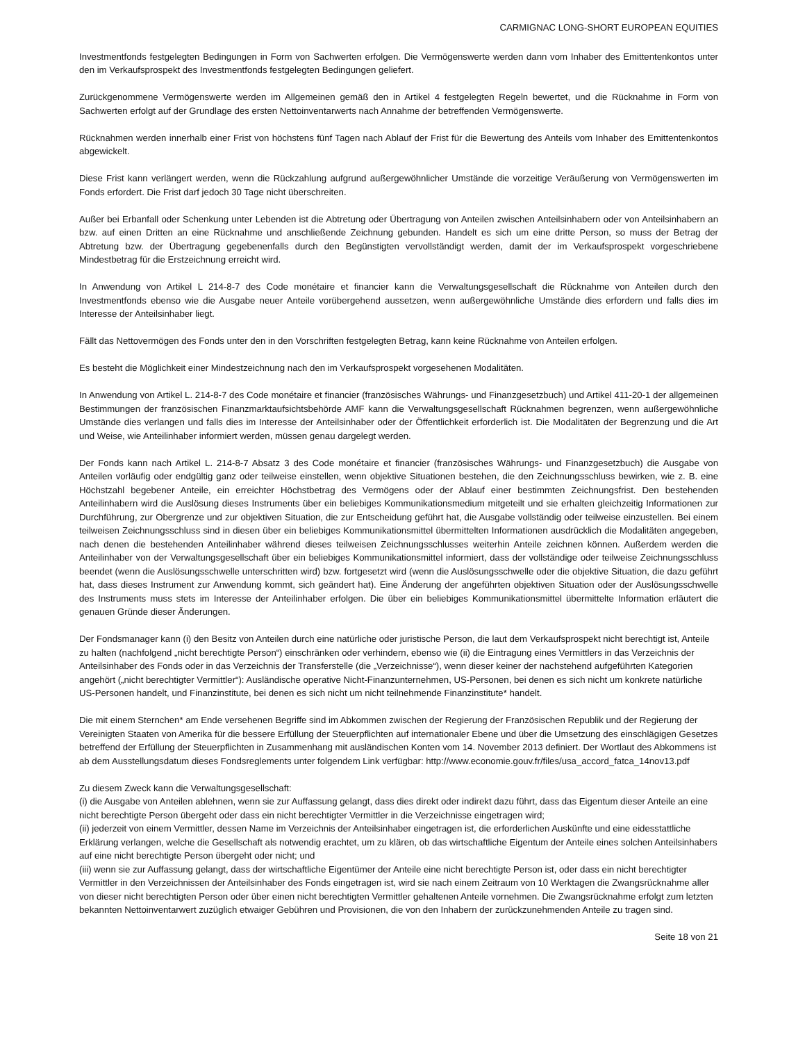CARMIGNAC LONG-SHORT EUROPEAN EQUITIES
Investmentfonds festgelegten Bedingungen in Form von Sachwerten erfolgen. Die Vermögenswerte werden dann vom Inhaber des Emittentenkontos unter den im Verkaufsprospekt des Investmentfonds festgelegten Bedingungen geliefert.
Zurückgenommene Vermögenswerte werden im Allgemeinen gemäß den in Artikel 4 festgelegten Regeln bewertet, und die Rücknahme in Form von Sachwerten erfolgt auf der Grundlage des ersten Nettoinventarwerts nach Annahme der betreffenden Vermögenswerte.
Rücknahmen werden innerhalb einer Frist von höchstens fünf Tagen nach Ablauf der Frist für die Bewertung des Anteils vom Inhaber des Emittentenkontos abgewickelt.
Diese Frist kann verlängert werden, wenn die Rückzahlung aufgrund außergewöhnlicher Umstände die vorzeitige Veräußerung von Vermögenswerten im Fonds erfordert. Die Frist darf jedoch 30 Tage nicht überschreiten.
Außer bei Erbanfall oder Schenkung unter Lebenden ist die Abtretung oder Übertragung von Anteilen zwischen Anteilsinhabern oder von Anteilsinhabern an bzw. auf einen Dritten an eine Rücknahme und anschließende Zeichnung gebunden. Handelt es sich um eine dritte Person, so muss der Betrag der Abtretung bzw. der Übertragung gegebenenfalls durch den Begünstigten vervollständigt werden, damit der im Verkaufsprospekt vorgeschriebene Mindestbetrag für die Erstzeichnung erreicht wird.
In Anwendung von Artikel L 214-8-7 des Code monétaire et financier kann die Verwaltungsgesellschaft die Rücknahme von Anteilen durch den Investmentfonds ebenso wie die Ausgabe neuer Anteile vorübergehend aussetzen, wenn außergewöhnliche Umstände dies erfordern und falls dies im Interesse der Anteilsinhaber liegt.
Fällt das Nettovermögen des Fonds unter den in den Vorschriften festgelegten Betrag, kann keine Rücknahme von Anteilen erfolgen.
Es besteht die Möglichkeit einer Mindestzeichnung nach den im Verkaufsprospekt vorgesehenen Modalitäten.
In Anwendung von Artikel L. 214-8-7 des Code monétaire et financier (französisches Währungs- und Finanzgesetzbuch) und Artikel 411-20-1 der allgemeinen Bestimmungen der französischen Finanzmarktaufsichtsbehörde AMF kann die Verwaltungsgesellschaft Rücknahmen begrenzen, wenn außergewöhnliche Umstände dies verlangen und falls dies im Interesse der Anteilsinhaber oder der Öffentlichkeit erforderlich ist. Die Modalitäten der Begrenzung und die Art und Weise, wie Anteilinhaber informiert werden, müssen genau dargelegt werden.
Der Fonds kann nach Artikel L. 214-8-7 Absatz 3 des Code monétaire et financier (französisches Währungs- und Finanzgesetzbuch) die Ausgabe von Anteilen vorläufig oder endgültig ganz oder teilweise einstellen, wenn objektive Situationen bestehen, die den Zeichnungsschluss bewirken, wie z. B. eine Höchstzahl begebener Anteile, ein erreichter Höchstbetrag des Vermögens oder der Ablauf einer bestimmten Zeichnungsfrist. Den bestehenden Anteilinhabern wird die Auslösung dieses Instruments über ein beliebiges Kommunikationsmedium mitgeteilt und sie erhalten gleichzeitig Informationen zur Durchführung, zur Obergrenze und zur objektiven Situation, die zur Entscheidung geführt hat, die Ausgabe vollständig oder teilweise einzustellen. Bei einem teilweisen Zeichnungsschluss sind in diesen über ein beliebiges Kommunikationsmittel übermittelten Informationen ausdrücklich die Modalitäten angegeben, nach denen die bestehenden Anteilinhaber während dieses teilweisen Zeichnungsschlusses weiterhin Anteile zeichnen können. Außerdem werden die Anteilinhaber von der Verwaltungsgesellschaft über ein beliebiges Kommunikationsmittel informiert, dass der vollständige oder teilweise Zeichnungsschluss beendet (wenn die Auslösungsschwelle unterschritten wird) bzw. fortgesetzt wird (wenn die Auslösungsschwelle oder die objektive Situation, die dazu geführt hat, dass dieses Instrument zur Anwendung kommt, sich geändert hat). Eine Änderung der angeführten objektiven Situation oder der Auslösungsschwelle des Instruments muss stets im Interesse der Anteilinhaber erfolgen. Die über ein beliebiges Kommunikationsmittel übermittelte Information erläutert die genauen Gründe dieser Änderungen.
Der Fondsmanager kann (i) den Besitz von Anteilen durch eine natürliche oder juristische Person, die laut dem Verkaufsprospekt nicht berechtigt ist, Anteile zu halten (nachfolgend „nicht berechtigte Person“) einschränken oder verhindern, ebenso wie (ii) die Eintragung eines Vermittlers in das Verzeichnis der Anteilsinhaber des Fonds oder in das Verzeichnis der Transferstelle (die „Verzeichnisse“), wenn dieser keiner der nachstehend aufgeführten Kategorien angehört („nicht berechtigter Vermittler“): Ausländische operative Nicht-Finanzunternehmen, US-Personen, bei denen es sich nicht um konkrete natürliche US-Personen handelt, und Finanzinstitute, bei denen es sich nicht um nicht teilnehmende Finanzinstitute* handelt.
Die mit einem Sternchen* am Ende versehenen Begriffe sind im Abkommen zwischen der Regierung der Französischen Republik und der Regierung der Vereinigten Staaten von Amerika für die bessere Erfüllung der Steuerpflichten auf internationaler Ebene und über die Umsetzung des einschlägigen Gesetzes betreffend der Erfüllung der Steuerpflichten in Zusammenhang mit ausländischen Konten vom 14. November 2013 definiert. Der Wortlaut des Abkommens ist ab dem Ausstellungsdatum dieses Fondsreglements unter folgendem Link verfügbar: http://www.economie.gouv.fr/files/usa_accord_fatca_14nov13.pdf
Zu diesem Zweck kann die Verwaltungsgesellschaft:
(i) die Ausgabe von Anteilen ablehnen, wenn sie zur Auffassung gelangt, dass dies direkt oder indirekt dazu führt, dass das Eigentum dieser Anteile an eine nicht berechtigte Person übergeht oder dass ein nicht berechtigter Vermittler in die Verzeichnisse eingetragen wird;
(ii) jederzeit von einem Vermittler, dessen Name im Verzeichnis der Anteilsinhaber eingetragen ist, die erforderlichen Auskünfte und eine eidesstattliche Erklärung verlangen, welche die Gesellschaft als notwendig erachtet, um zu klären, ob das wirtschaftliche Eigentum der Anteile eines solchen Anteilsinhabers auf eine nicht berechtigte Person übergeht oder nicht; und
(iii) wenn sie zur Auffassung gelangt, dass der wirtschaftliche Eigentümer der Anteile eine nicht berechtigte Person ist, oder dass ein nicht berechtigter Vermittler in den Verzeichnissen der Anteilsinhaber des Fonds eingetragen ist, wird sie nach einem Zeitraum von 10 Werktagen die Zwangsrücknahme aller von dieser nicht berechtigten Person oder über einen nicht berechtigten Vermittler gehaltenen Anteile vornehmen. Die Zwangsrücknahme erfolgt zum letzten bekannten Nettoinventarwert zuzüglich etwaiger Gebühren und Provisionen, die von den Inhabern der zurückzunehmenden Anteile zu tragen sind.
Seite 18 von 21